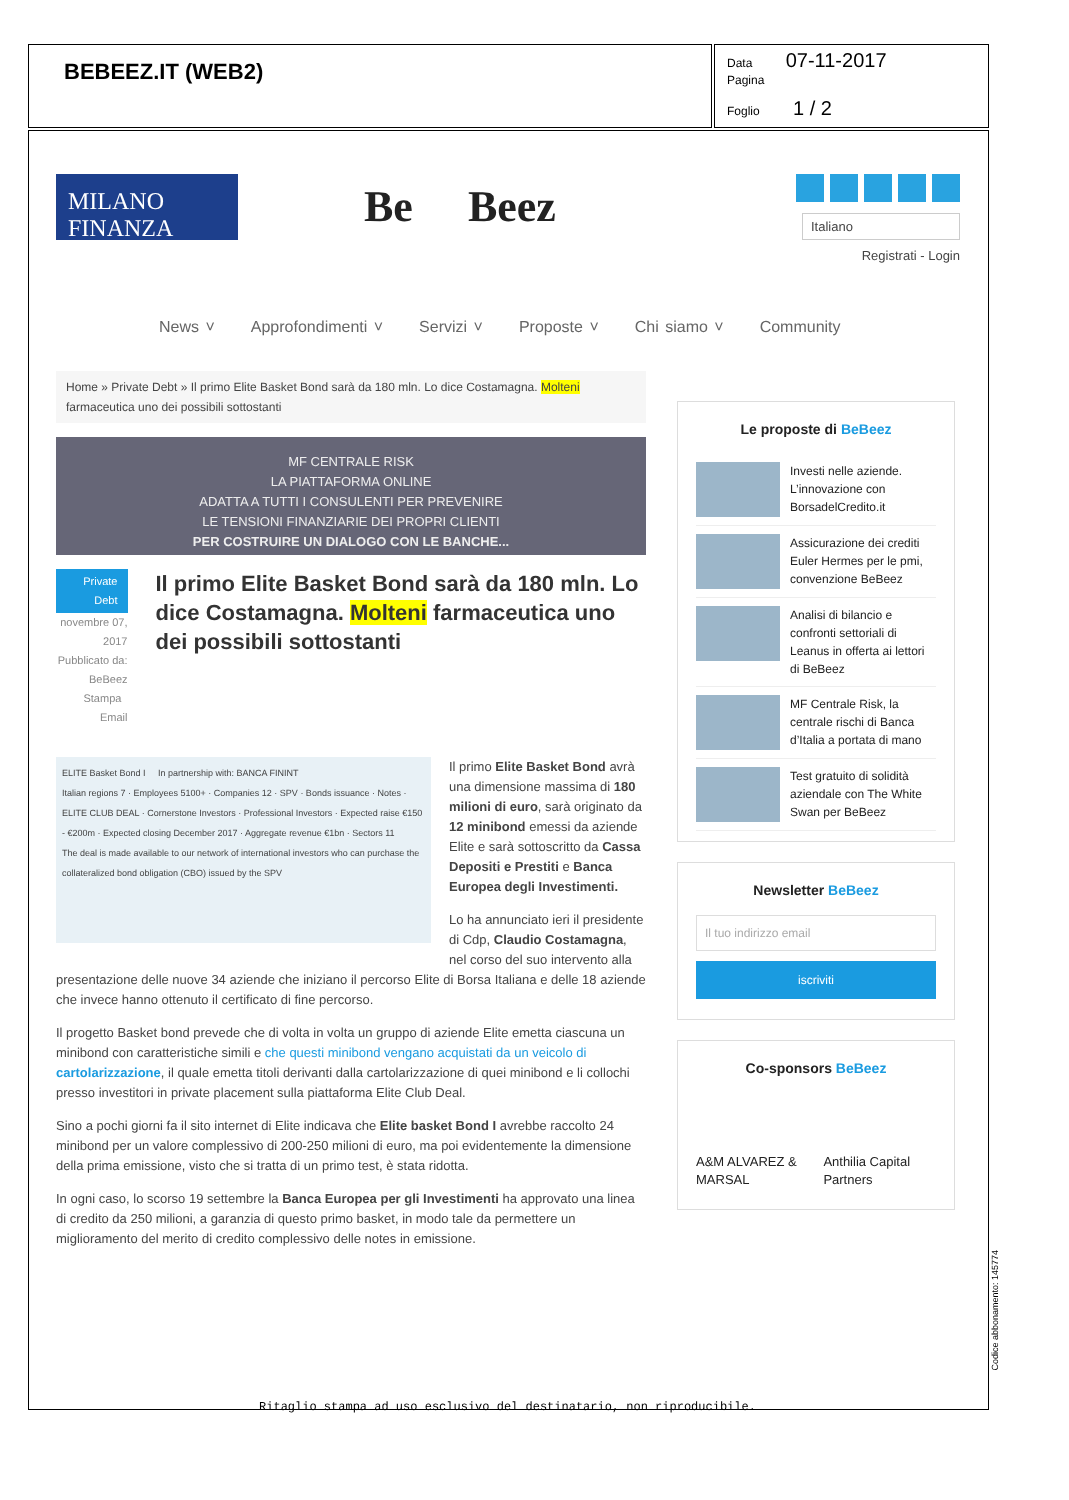BEBEEZ.IT (WEB2)
Data 07-11-2017
Pagina
Foglio 1 / 2
MILANO FINANZA
Be Beez
Italiano
Registrati - Login
News ˅ Approfondimenti ˅ Servizi ˅ Proposte ˅ Chi siamo ˅ Community
Home » Private Debt » Il primo Elite Basket Bond sarà da 180 mln. Lo dice Costamagna. Molteni farmaceutica uno dei possibili sottostanti
MF CENTRALE RISK
LA PIATTAFORMA ONLINE
ADATTA A TUTTI I CONSULENTI PER PREVENIRE
LE TENSIONI FINANZIARIE DEI PROPRI CLIENTI
PER COSTRUIRE UN DIALOGO CON LE BANCHE...
Private Debt
novembre 07, 2017
Pubblicato da: BeBeez
Stampa Email
Il primo Elite Basket Bond sarà da 180 mln. Lo dice Costamagna. Molteni farmaceutica uno dei possibili sottostanti
ELITE Basket Bond I In partnership with: BANCA FININT
Italian regions 7 · Employees 5100+ · Companies 12 · SPV · Bonds issuance · Notes · ELITE CLUB DEAL · Cornerstone Investors · Professional Investors · Expected raise €150 - €200m · Expected closing December 2017 · Aggregate revenue €1bn · Sectors 11
The deal is made available to our network of international investors who can purchase the collateralized bond obligation (CBO) issued by the SPV
Il primo Elite Basket Bond avrà una dimensione massima di 180 milioni di euro, sarà originato da 12 minibond emessi da aziende Elite e sarà sottoscritto da Cassa Depositi e Prestiti e Banca Europea degli Investimenti.
Lo ha annunciato ieri il presidente di Cdp, Claudio Costamagna, nel corso del suo intervento alla presentazione delle nuove 34 aziende che iniziano il percorso Elite di Borsa Italiana e delle 18 aziende che invece hanno ottenuto il certificato di fine percorso.
Il progetto Basket bond prevede che di volta in volta un gruppo di aziende Elite emetta ciascuna un minibond con caratteristiche simili e che questi minibond vengano acquistati da un veicolo di cartolarizzazione, il quale emetta titoli derivanti dalla cartolarizzazione di quei minibond e li collochi presso investitori in private placement sulla piattaforma Elite Club Deal.
Sino a pochi giorni fa il sito internet di Elite indicava che Elite basket Bond I avrebbe raccolto 24 minibond per un valore complessivo di 200-250 milioni di euro, ma poi evidentemente la dimensione della prima emissione, visto che si tratta di un primo test, è stata ridotta.
In ogni caso, lo scorso 19 settembre la Banca Europea per gli Investimenti ha approvato una linea di credito da 250 milioni, a garanzia di questo primo basket, in modo tale da permettere un miglioramento del merito di credito complessivo delle notes in emissione.
Le proposte di BeBeez
Investi nelle aziende. L’innovazione con BorsadelCredito.it
Assicurazione dei crediti Euler Hermes per le pmi, convenzione BeBeez
Analisi di bilancio e confronti settoriali di Leanus in offerta ai lettori di BeBeez
MF Centrale Risk, la centrale rischi di Banca d’Italia a portata di mano
Test gratuito di solidità aziendale con The White Swan per BeBeez
Newsletter BeBeez
Il tuo indirizzo email
iscriviti
Co-sponsors BeBeez
A&M ALVAREZ & MARSAL Anthilia Capital Partners
Codice abbonamento: 145774
Ritaglio stampa ad uso esclusivo del destinatario, non riproducibile.